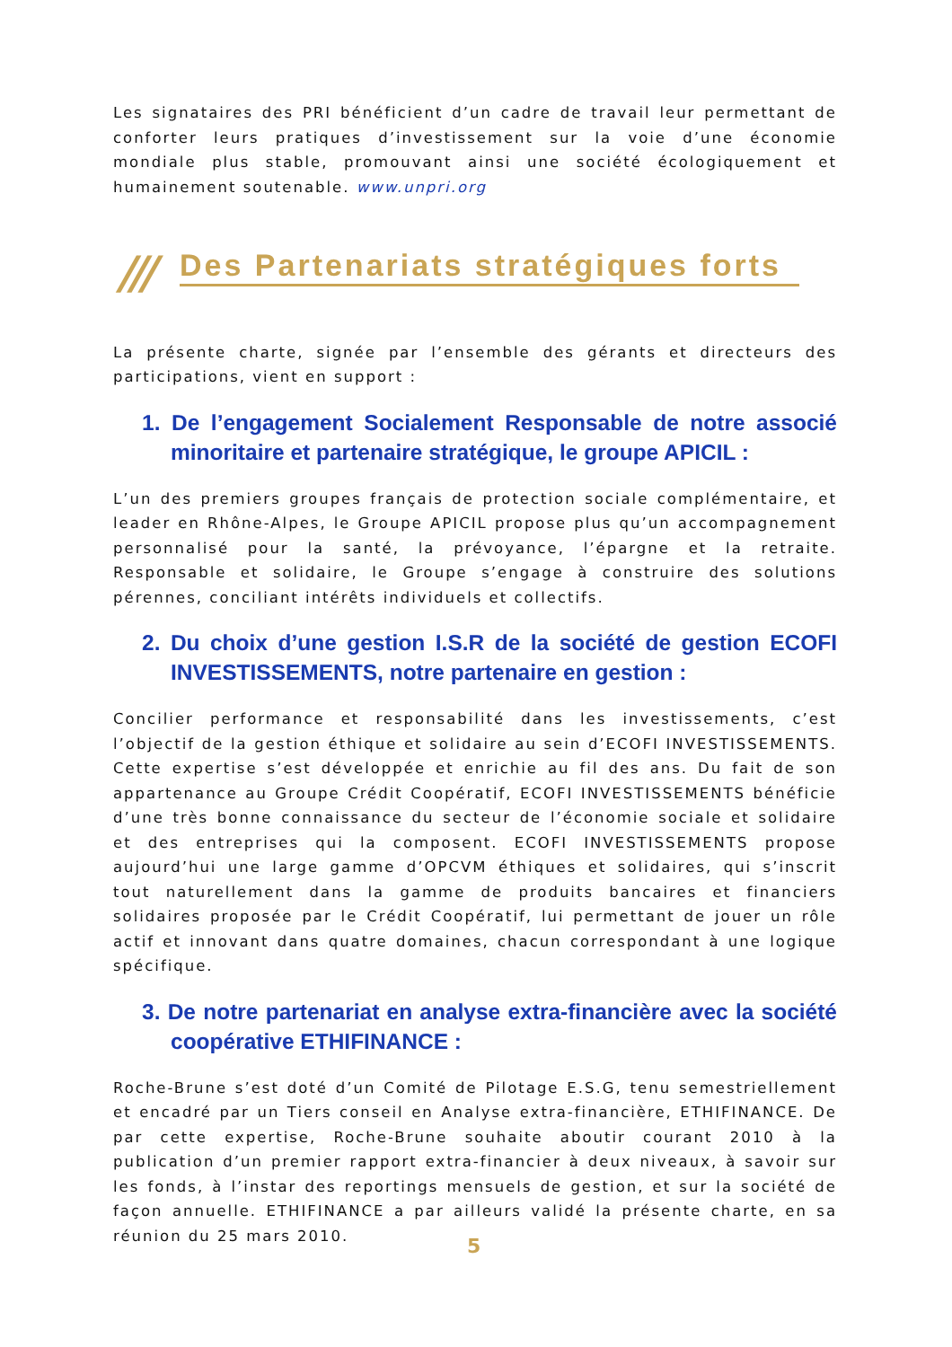Les signataires des PRI bénéficient d’un cadre de travail leur permettant de conforter leurs pratiques d’investissement sur la voie d’une économie mondiale plus stable, promouvant ainsi une société écologiquement et humainement soutenable. www.unpri.org
/// Des Partenariats stratégiques forts
La présente charte, signée par l’ensemble des gérants et directeurs des participations, vient en support :
1. De l’engagement Socialement Responsable de notre associé minoritaire et partenaire stratégique, le groupe APICIL :
L’un des premiers groupes français de protection sociale complémentaire, et leader en Rhône-Alpes, le Groupe APICIL propose plus qu’un accompagnement personnalisé pour la santé, la prévoyance, l’épargne et la retraite. Responsable et solidaire, le Groupe s’engage à construire des solutions pérennes, conciliant intérêts individuels et collectifs.
2. Du choix d’une gestion I.S.R de la société de gestion ECOFI INVESTISSEMENTS, notre partenaire en gestion :
Concilier performance et responsabilité dans les investissements, c’est l’objectif de la gestion éthique et solidaire au sein d’ECOFI INVESTISSEMENTS. Cette expertise s’est développée et enrichie au fil des ans. Du fait de son appartenance au Groupe Crédit Coopératif, ECOFI INVESTISSEMENTS bénéficie d’une très bonne connaissance du secteur de l’économie sociale et solidaire et des entreprises qui la composent. ECOFI INVESTISSEMENTS propose aujourd’hui une large gamme d’OPCVM éthiques et solidaires, qui s’inscrit tout naturellement dans la gamme de produits bancaires et financiers solidaires proposée par le Crédit Coopératif, lui permettant de jouer un rôle actif et innovant dans quatre domaines, chacun correspondant à une logique spécifique.
3. De notre partenariat en analyse extra-financière avec la société coopérative ETHIFINANCE :
Roche-Brune s’est doté d’un Comité de Pilotage E.S.G, tenu semestriellement et encadré par un Tiers conseil en Analyse extra-financière, ETHIFINANCE. De par cette expertise, Roche-Brune souhaite aboutir courant 2010 à la publication d’un premier rapport extra-financier à deux niveaux, à savoir sur les fonds, à l’instar des reportings mensuels de gestion, et sur la société de façon annuelle. ETHIFINANCE a par ailleurs validé la présente charte, en sa réunion du 25 mars 2010.
5